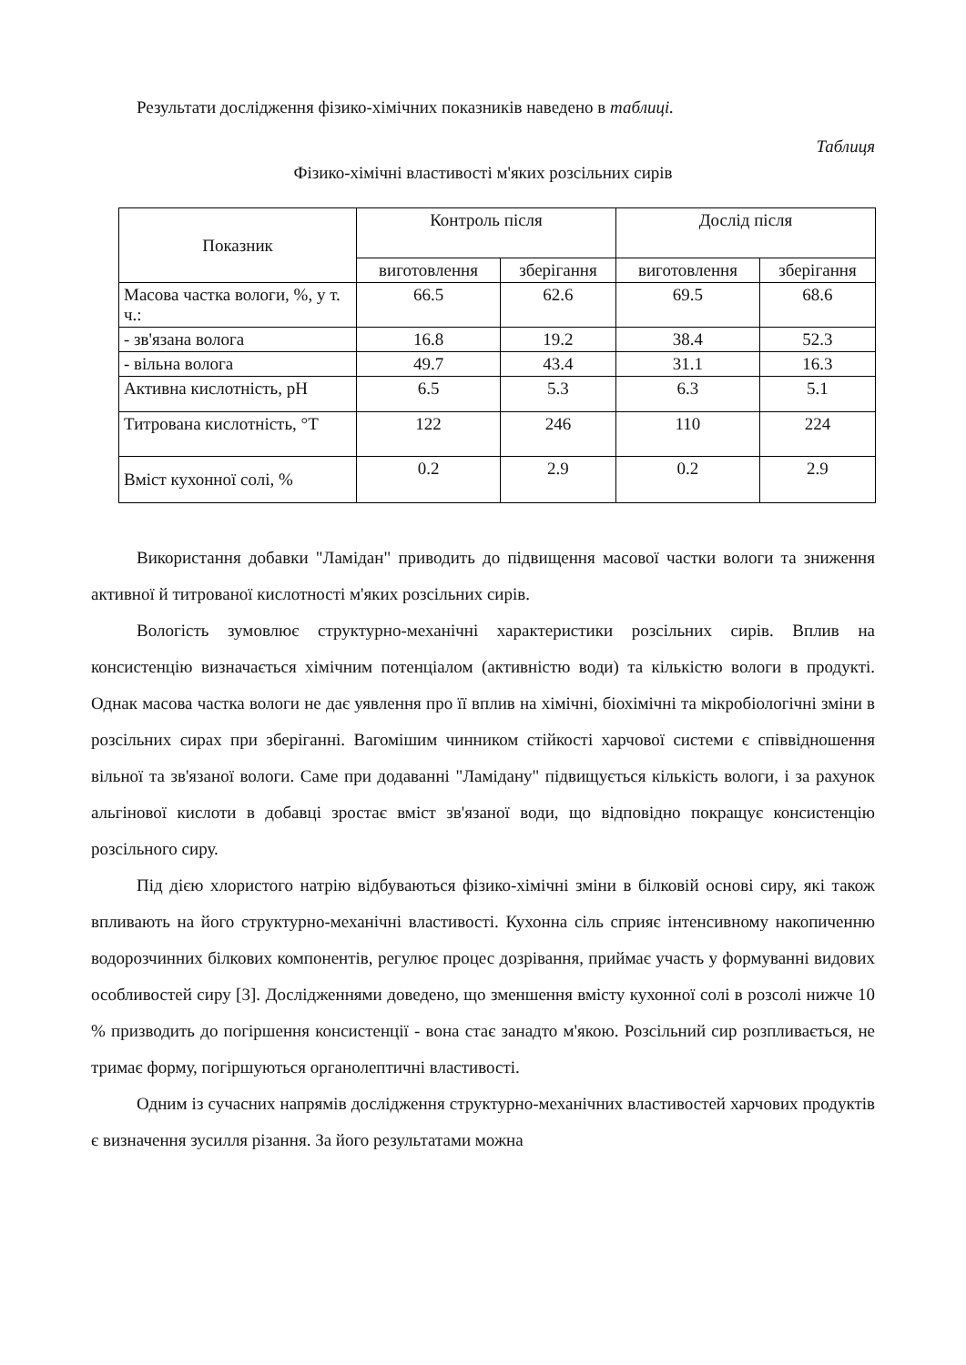Результати дослідження фізико-хімічних показників наведено в таблиці.
Таблиця
Фізико-хімічні властивості м'яких розсільних сирів
| Показник | Контроль після | | Дослід після | |
| --- | --- | --- | --- | --- |
| | виготовлення | зберігання | виготовлення | зберігання |
| Масова частка вологи, %, у т. ч.: | 66.5 | 62.6 | 69.5 | 68.6 |
| - зв'язана волога | 16.8 | 19.2 | 38.4 | 52.3 |
| - вільна волога | 49.7 | 43.4 | 31.1 | 16.3 |
| Активна кислотність, рН | 6.5 | 5.3 | 6.3 | 5.1 |
| Титрована кислотність, °Т | 122 | 246 | 110 | 224 |
| Вміст кухонної солі, % | 0.2 | 2.9 | 0.2 | 2.9 |
Використання добавки "Ламідан" приводить до підвищення масової частки вологи та зниження активної й титрованої кислотності м'яких розсільних сирів.
Вологість зумовлює структурно-механічні характеристики розсільних сирів. Вплив на консистенцію визначається хімічним потенціалом (активністю води) та кількістю вологи в продукті. Однак масова частка вологи не дає уявлення про її вплив на хімічні, біохімічні та мікробіологічні зміни в розсільних сирах при зберіганні. Вагомішим чинником стійкості харчової системи є співвідношення вільної та зв'язаної вологи. Саме при додаванні "Ламідану" підвищується кількість вологи, і за рахунок альгінової кислоти в добавці зростає вміст зв'язаної води, що відповідно покращує консистенцію розсільного сиру.
Під дією хлористого натрію відбуваються фізико-хімічні зміни в білковій основі сиру, які також впливають на його структурно-механічні властивості. Кухонна сіль сприяє інтенсивному накопиченню водорозчинних білкових компонентів, регулює процес дозрівання, приймає участь у формуванні видових особливостей сиру [3]. Дослідженнями доведено, що зменшення вмісту кухонної солі в розсолі нижче 10 % призводить до погіршення консистенції - вона стає занадто м'якою. Розсільний сир розпливається, не тримає форму, погіршуються органолептичні властивості.
Одним із сучасних напрямів дослідження структурно-механічних властивостей харчових продуктів є визначення зусилля різання. За його результатами можна